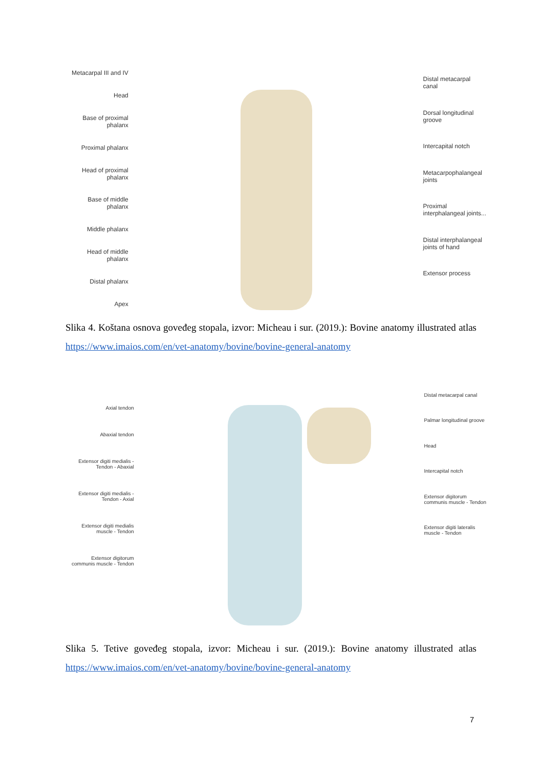Metacarpal III and IV
Head
Base of proximal
phalanx
Proximal phalanx
Head of proximal
phalanx
Base of middle
phalanx
Middle phalanx
Head of middle
phalanx
Distal phalanx
Apex
Distal metacarpal
canal
Dorsal longitudinal
groove
Intercapital notch
Metacarpophalangeal
joints
Proximal
interphalangeal joints...
Distal interphalangeal
joints of hand
Extensor process
Slika 4. Koštana osnova goveđeg stopala, izvor: Micheau i sur. (2019.): Bovine anatomy illustrated atlas https://www.imaios.com/en/vet-anatomy/bovine/bovine-general-anatomy
Axial tendon
Abaxial tendon
Extensor digiti medialis -
Tendon - Abaxial
Extensor digiti medialis -
Tendon - Axial
Extensor digiti medialis
muscle - Tendon
Extensor digitorum
communis muscle - Tendon
Distal metacarpal canal
Palmar longitudinal groove
Head
Intercapital notch
Extensor digitorum
communis muscle - Tendon
Extensor digiti lateralis
muscle - Tendon
Slika 5. Tetive goveđeg stopala, izvor: Micheau i sur. (2019.): Bovine anatomy illustrated atlas https://www.imaios.com/en/vet-anatomy/bovine/bovine-general-anatomy
7